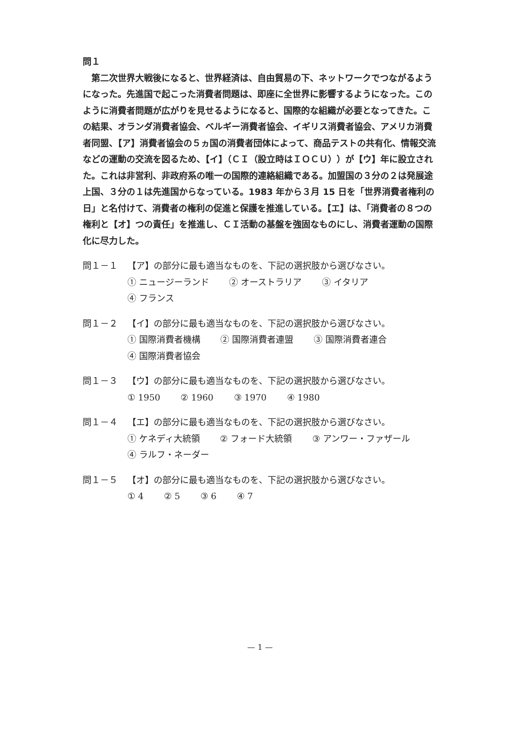問１
　第二次世界大戦後になると、世界経済は、自由貿易の下、ネットワークでつながるようになった。先進国で起こった消費者問題は、即座に全世界に影響するようになった。このように消費者問題が広がりを見せるようになると、国際的な組織が必要となってきた。この結果、オランダ消費者協会、ベルギー消費者協会、イギリス消費者協会、アメリカ消費者同盟、【ア】消費者協会の５ヵ国の消費者団体によって、商品テストの共有化、情報交流などの運動の交流を図るため、【イ】（ＣＩ（設立時はＩＯＣＵ））が【ウ】年に設立された。これは非営利、非政府系の唯一の国際的連絡組織である。加盟国の３分の２は発展途上国、３分の１は先進国からなっている。1983 年から３月 15 日を「世界消費者権利の日」と名付けて、消費者の権利の促進と保護を推進している。【エ】は、「消費者の８つの権利と【オ】つの責任」を推進し、ＣＩ活動の基盤を強固なものにし、消費者運動の国際化に尽力した。
問１－１ 【ア】の部分に最も適当なものを、下記の選択肢から選びなさい。
① ニュージーランド ② オーストラリア ③ イタリア
④ フランス
問１－２ 【イ】の部分に最も適当なものを、下記の選択肢から選びなさい。
① 国際消費者機構 ② 国際消費者連盟 ③ 国際消費者連合
④ 国際消費者協会
問１－３ 【ウ】の部分に最も適当なものを、下記の選択肢から選びなさい。
① 1950 ② 1960 ③ 1970 ④ 1980
問１－４ 【エ】の部分に最も適当なものを、下記の選択肢から選びなさい。
① ケネディ大統領 ② フォード大統領 ③ アンワー・ファザール
④ ラルフ・ネーダー
問１－５ 【オ】の部分に最も適当なものを、下記の選択肢から選びなさい。
① 4 ② 5 ③ 6 ④ 7
— 1 —